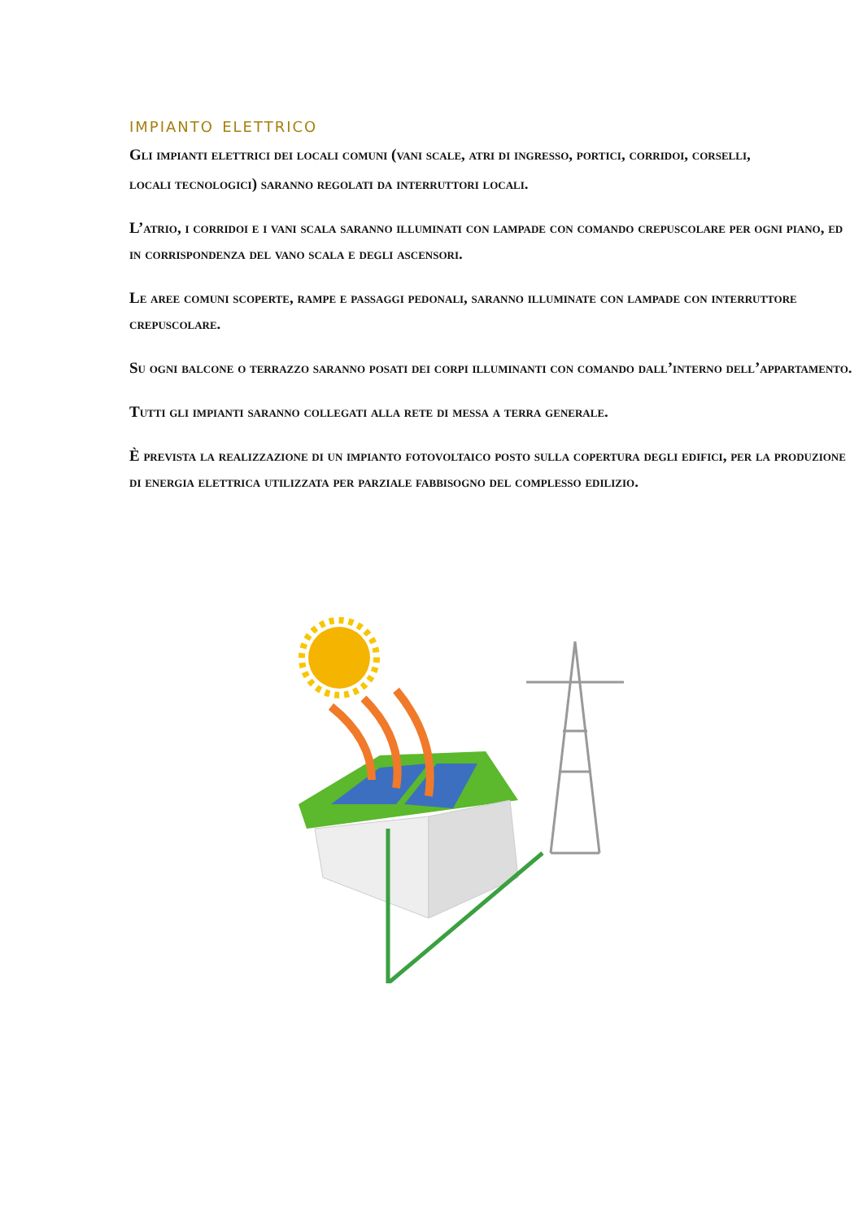impianto elettrico
Gli impianti elettrici dei locali comuni (vani scale, atri di ingresso, portici, corridoi, corselli,
locali tecnologici) saranno regolati da interruttori locali.
L’atrio, i corridoi e i vani scala saranno illuminati con lampade con comando crepuscolare per ogni piano, ed in corrispondenza del vano scala e degli ascensori.
Le aree comuni scoperte, rampe e passaggi pedonali, saranno illuminate con lampade con interruttore crepuscolare.
Su ogni balcone o terrazzo saranno posati dei corpi illuminanti con comando dall’interno dell’appartamento.
Tutti gli impianti saranno collegati alla rete di messa a terra generale.
È prevista la realizzazione di un impianto fotovoltaico posto sulla copertura degli edifici, per la produzione di energia elettrica utilizzata per parziale fabbisogno del complesso edilizio.